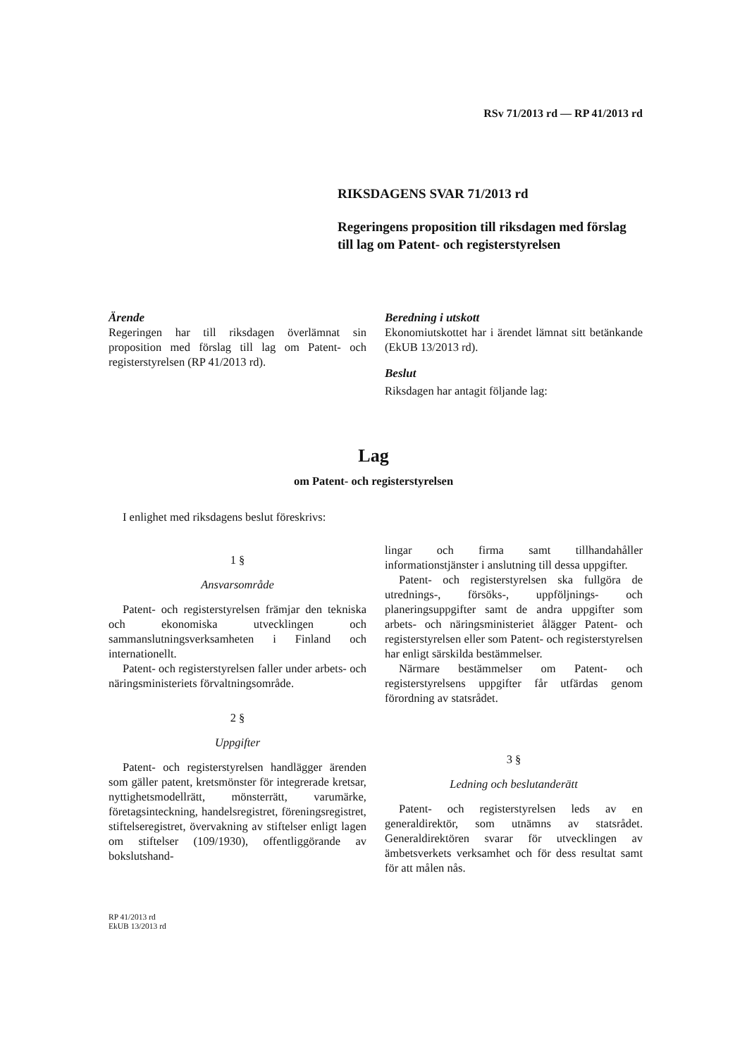RSv 71/2013 rd — RP 41/2013 rd
RIKSDAGENS SVAR 71/2013 rd
Regeringens proposition till riksdagen med förslag till lag om Patent- och registerstyrelsen
Ärende
Regeringen har till riksdagen överlämnat sin proposition med förslag till lag om Patent- och registerstyrelsen (RP 41/2013 rd).
Beredning i utskott
Ekonomiutskottet har i ärendet lämnat sitt betänkande (EkUB 13/2013 rd).
Beslut
Riksdagen har antagit följande lag:
Lag
om Patent- och registerstyrelsen
I enlighet med riksdagens beslut föreskrivs:
1 §
Ansvarsområde
Patent- och registerstyrelsen främjar den tekniska och ekonomiska utvecklingen och sammanslutningsverksamheten i Finland och internationellt.
Patent- och registerstyrelsen faller under arbets- och näringsministeriets förvaltningsområde.
2 §
Uppgifter
Patent- och registerstyrelsen handlägger ärenden som gäller patent, kretsmönster för integrerade kretsar, nyttighetsmodellrätt, mönsterrätt, varumärke, företagsinteckning, handelsregistret, föreningsregistret, stiftelseregistret, övervakning av stiftelser enligt lagen om stiftelser (109/1930), offentliggörande av bokslutshand-
lingar och firma samt tillhandahåller informationstjänster i anslutning till dessa uppgifter.
Patent- och registerstyrelsen ska fullgöra de utrednings-, försöks-, uppföljnings- och planeringsuppgifter samt de andra uppgifter som arbets- och näringsministeriet ålägger Patent- och registerstyrelsen eller som Patent- och registerstyrelsen har enligt särskilda bestämmelser.
Närmare bestämmelser om Patent- och registerstyrelsens uppgifter får utfärdas genom förordning av statsrådet.
3 §
Ledning och beslutanderätt
Patent- och registerstyrelsen leds av en generaldirektör, som utnämns av statsrådet. Generaldirektören svarar för utvecklingen av ämbetsverkets verksamhet och för dess resultat samt för att målen nås.
RP 41/2013 rd
EkUB 13/2013 rd